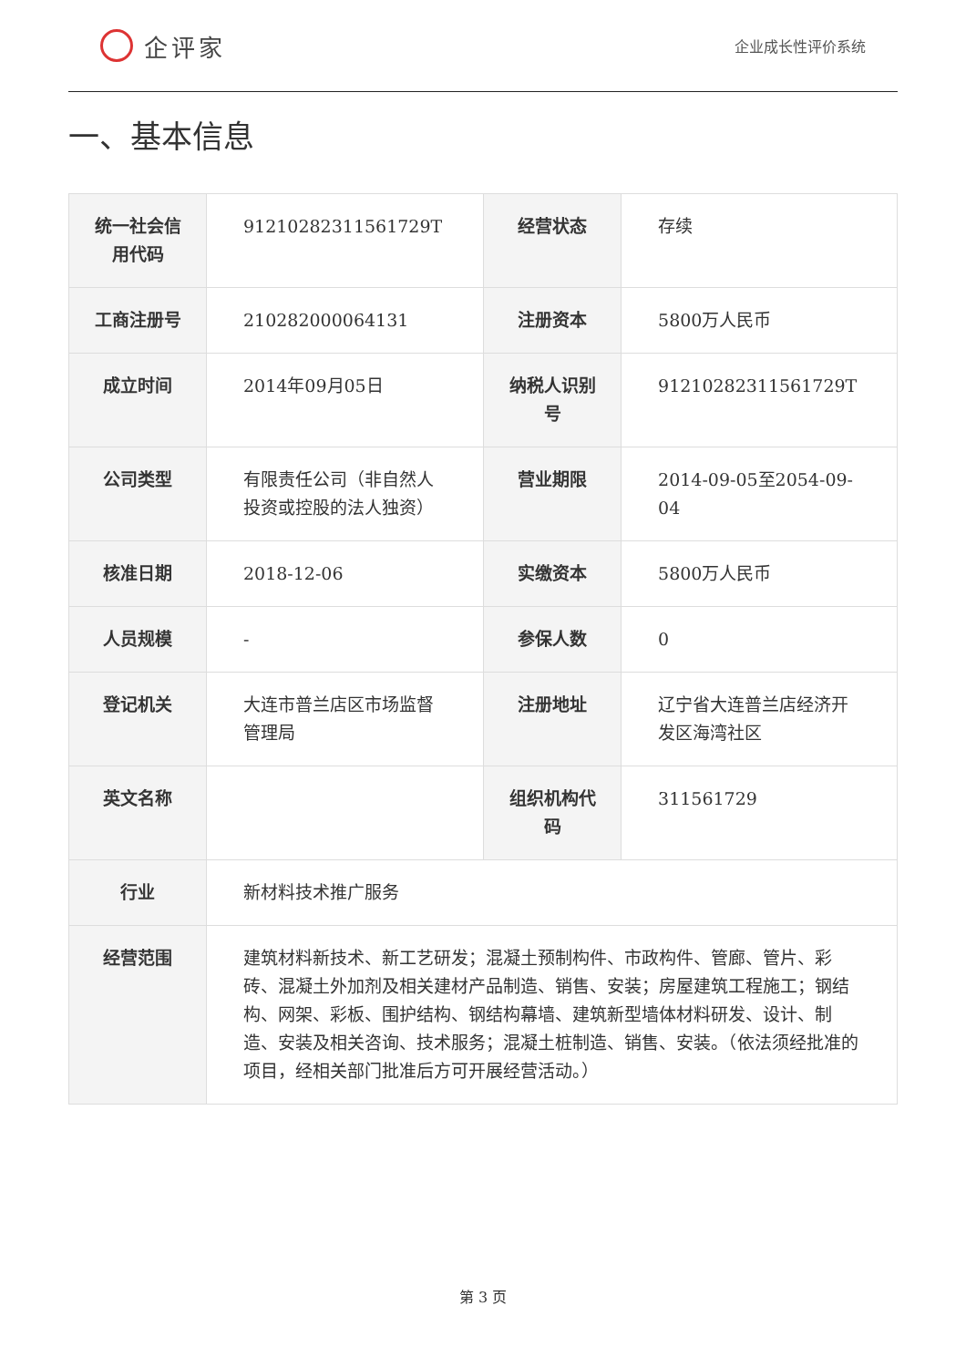企评家
企业成长性评价系统
一、基本信息
| 统一社会信用代码 | 91210282311561729T | 经营状态 | 存续 |
| 工商注册号 | 210282000064131 | 注册资本 | 5800万人民币 |
| 成立时间 | 2014年09月05日 | 纳税人识别号 | 91210282311561729T |
| 公司类型 | 有限责任公司（非自然人投资或控股的法人独资） | 营业期限 | 2014-09-05至2054-09-04 |
| 核准日期 | 2018-12-06 | 实缴资本 | 5800万人民币 |
| 人员规模 | - | 参保人数 | 0 |
| 登记机关 | 大连市普兰店区市场监督管理局 | 注册地址 | 辽宁省大连普兰店经济开发区海湾社区 |
| 英文名称 | | 组织机构代码 | 311561729 |
| 行业 | 新材料技术推广服务 | | |
| 经营范围 | 建筑材料新技术、新工艺研发；混凝土预制构件、市政构件、管廊、管片、彩砖、混凝土外加剂及相关建材产品制造、销售、安装；房屋建筑工程施工；钢结构、网架、彩板、围护结构、钢结构幕墙、建筑新型墙体材料研发、设计、制造、安装及相关咨询、技术服务；混凝土桩制造、销售、安装。（依法须经批准的项目，经相关部门批准后方可开展经营活动。） | | |
第 3 页